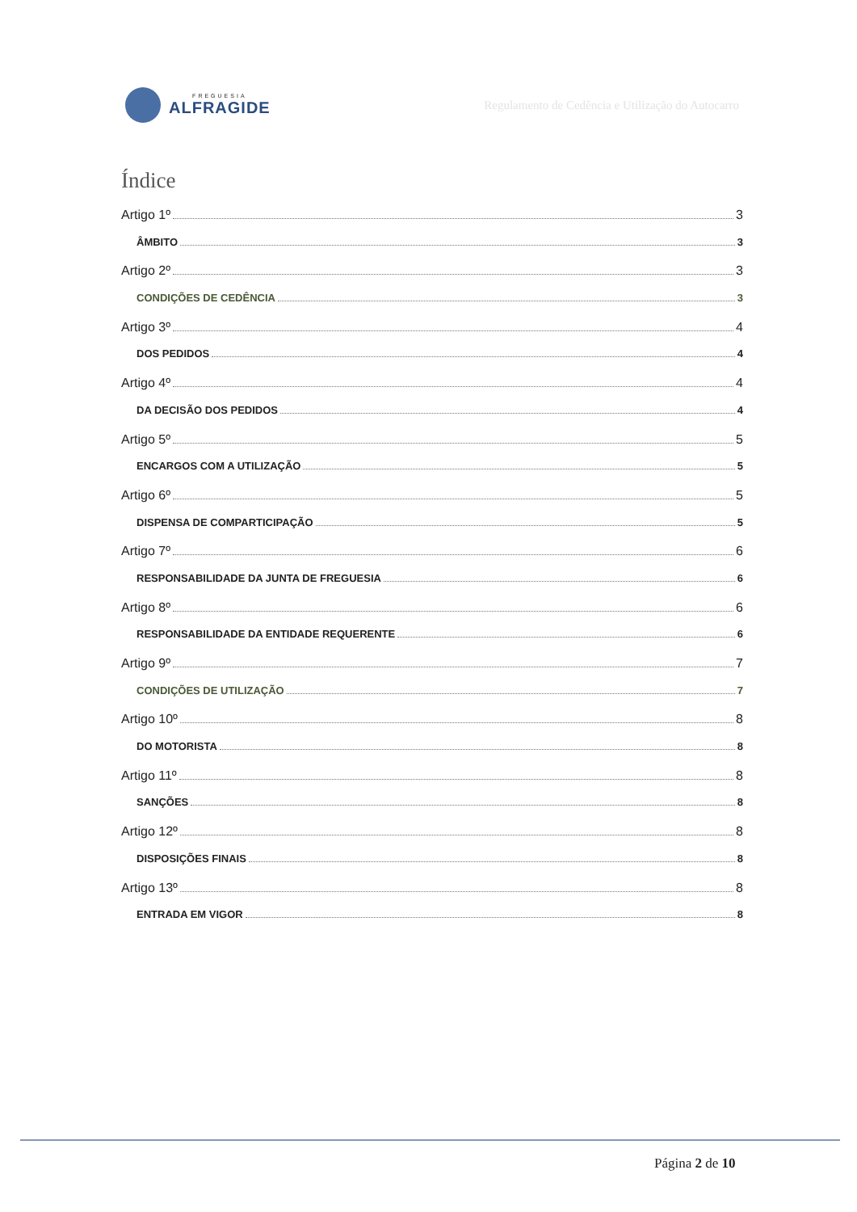FREGUESIA
ALFRAGIDE
Regulamento de Cedência e Utilização do Autocarro
Índice
Artigo 1º 3
ÂMBITO 3
Artigo 2º 3
CONDIÇÕES DE CEDÊNCIA 3
Artigo 3º 4
DOS PEDIDOS 4
Artigo 4º 4
DA DECISÃO DOS PEDIDOS 4
Artigo 5º 5
ENCARGOS COM A UTILIZAÇÃO 5
Artigo 6º 5
DISPENSA DE COMPARTICIPAÇÃO 5
Artigo 7º 6
RESPONSABILIDADE DA JUNTA DE FREGUESIA 6
Artigo 8º 6
RESPONSABILIDADE DA ENTIDADE REQUERENTE 6
Artigo 9º 7
CONDIÇÕES DE UTILIZAÇÃO 7
Artigo 10º 8
DO MOTORISTA 8
Artigo 11º 8
SANÇÕES 8
Artigo 12º 8
DISPOSIÇÕES FINAIS 8
Artigo 13º 8
ENTRADA EM VIGOR 8
Página 2 de 10